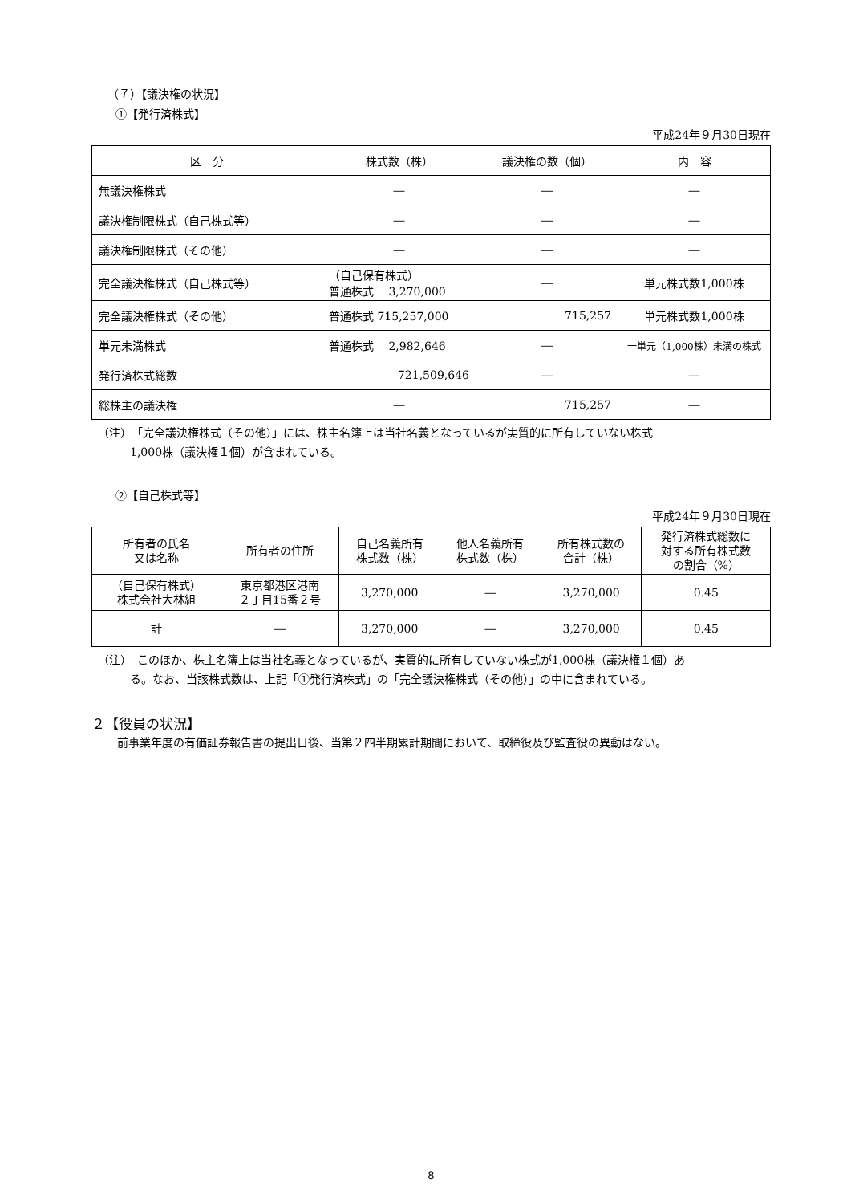（７）【議決権の状況】
①【発行済株式】
平成24年９月30日現在
| 区 分 | 株式数（株） | 議決権の数（個） | 内 容 |
| --- | --- | --- | --- |
| 無議決権株式 | ― | ― | ― |
| 議決権制限株式（自己株式等） | ― | ― | ― |
| 議決権制限株式（その他） | ― | ― | ― |
| 完全議決権株式（自己株式等） | （自己保有株式） 普通株式 3,270,000 | ― | 単元株式数1,000株 |
| 完全議決権株式（その他） | 普通株式 715,257,000 | 715,257 | 単元株式数1,000株 |
| 単元未満株式 | 普通株式 2,982,646 | ― | 一単元（1,000株）未満の株式 |
| 発行済株式総数 | 721,509,646 | ― | ― |
| 総株主の議決権 | ― | 715,257 | ― |
（注）　「完全議決権株式（その他）」には、株主名簿上は当社名義となっているが実質的に所有していない株式
1,000株（議決権１個）が含まれている。
②【自己株式等】
平成24年９月30日現在
| 所有者の氏名 又は名称 | 所有者の住所 | 自己名義所有 株式数（株） | 他人名義所有 株式数（株） | 所有株式数の 合計（株） | 発行済株式総数に 対する所有株式数 の割合（%） |
| --- | --- | --- | --- | --- | --- |
| （自己保有株式） 株式会社大林組 | 東京都港区港南 ２丁目15番２号 | 3,270,000 | ― | 3,270,000 | 0.45 |
| 計 | ― | 3,270,000 | ― | 3,270,000 | 0.45 |
（注）　このほか、株主名簿上は当社名義となっているが、実質的に所有していない株式が1,000株（議決権１個）あ
る。なお、当該株式数は、上記「①発行済株式」の「完全議決権株式（その他）」の中に含まれている。
２【役員の状況】
前事業年度の有価証券報告書の提出日後、当第２四半期累計期間において、取締役及び監査役の異動はない。
8